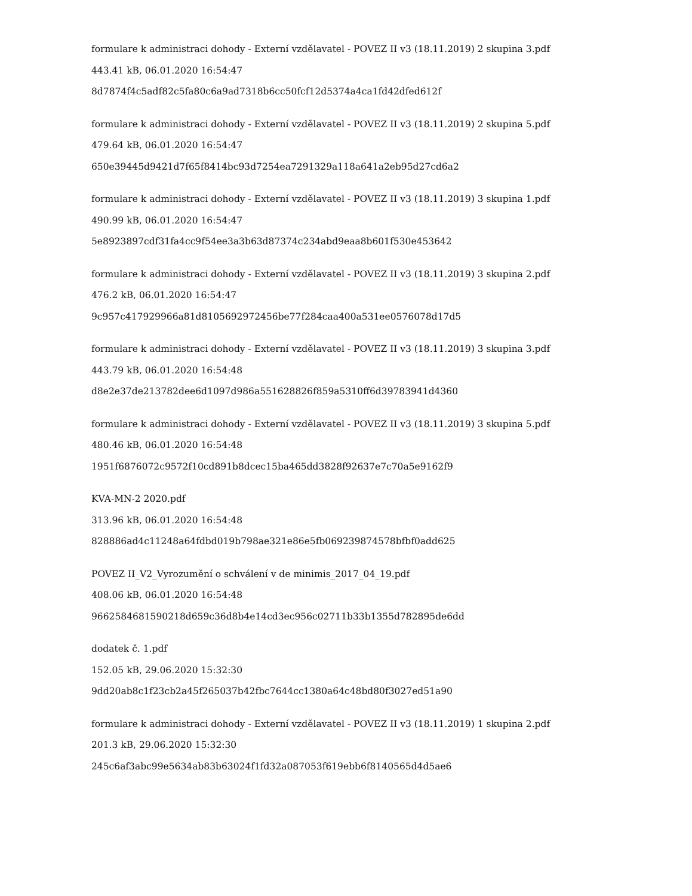formulare k administraci dohody - Externí vzdělavatel - POVEZ II v3 (18.11.2019) 2 skupina 3.pdf
443.41 kB, 06.01.2020 16:54:47
8d7874f4c5adf82c5fa80c6a9ad7318b6cc50fcf12d5374a4ca1fd42dfed612f
formulare k administraci dohody - Externí vzdělavatel - POVEZ II v3 (18.11.2019) 2 skupina 5.pdf
479.64 kB, 06.01.2020 16:54:47
650e39445d9421d7f65f8414bc93d7254ea7291329a118a641a2eb95d27cd6a2
formulare k administraci dohody - Externí vzdělavatel - POVEZ II v3 (18.11.2019) 3 skupina 1.pdf
490.99 kB, 06.01.2020 16:54:47
5e8923897cdf31fa4cc9f54ee3a3b63d87374c234abd9eaa8b601f530e453642
formulare k administraci dohody - Externí vzdělavatel - POVEZ II v3 (18.11.2019) 3 skupina 2.pdf
476.2 kB, 06.01.2020 16:54:47
9c957c417929966a81d8105692972456be77f284caa400a531ee0576078d17d5
formulare k administraci dohody - Externí vzdělavatel - POVEZ II v3 (18.11.2019) 3 skupina 3.pdf
443.79 kB, 06.01.2020 16:54:48
d8e2e37de213782dee6d1097d986a551628826f859a5310ff6d39783941d4360
formulare k administraci dohody - Externí vzdělavatel - POVEZ II v3 (18.11.2019) 3 skupina 5.pdf
480.46 kB, 06.01.2020 16:54:48
1951f6876072c9572f10cd891b8dcec15ba465dd3828f92637e7c70a5e9162f9
KVA-MN-2 2020.pdf
313.96 kB, 06.01.2020 16:54:48
828886ad4c11248a64fdbd019b798ae321e86e5fb069239874578bfbf0add625
POVEZ II_V2_Vyrozumění o schválení v de minimis_2017_04_19.pdf
408.06 kB, 06.01.2020 16:54:48
9662584681590218d659c36d8b4e14cd3ec956c02711b33b1355d782895de6dd
dodatek č. 1.pdf
152.05 kB, 29.06.2020 15:32:30
9dd20ab8c1f23cb2a45f265037b42fbc7644cc1380a64c48bd80f3027ed51a90
formulare k administraci dohody - Externí vzdělavatel - POVEZ II v3 (18.11.2019) 1 skupina 2.pdf
201.3 kB, 29.06.2020 15:32:30
245c6af3abc99e5634ab83b63024f1fd32a087053f619ebb6f8140565d4d5ae6